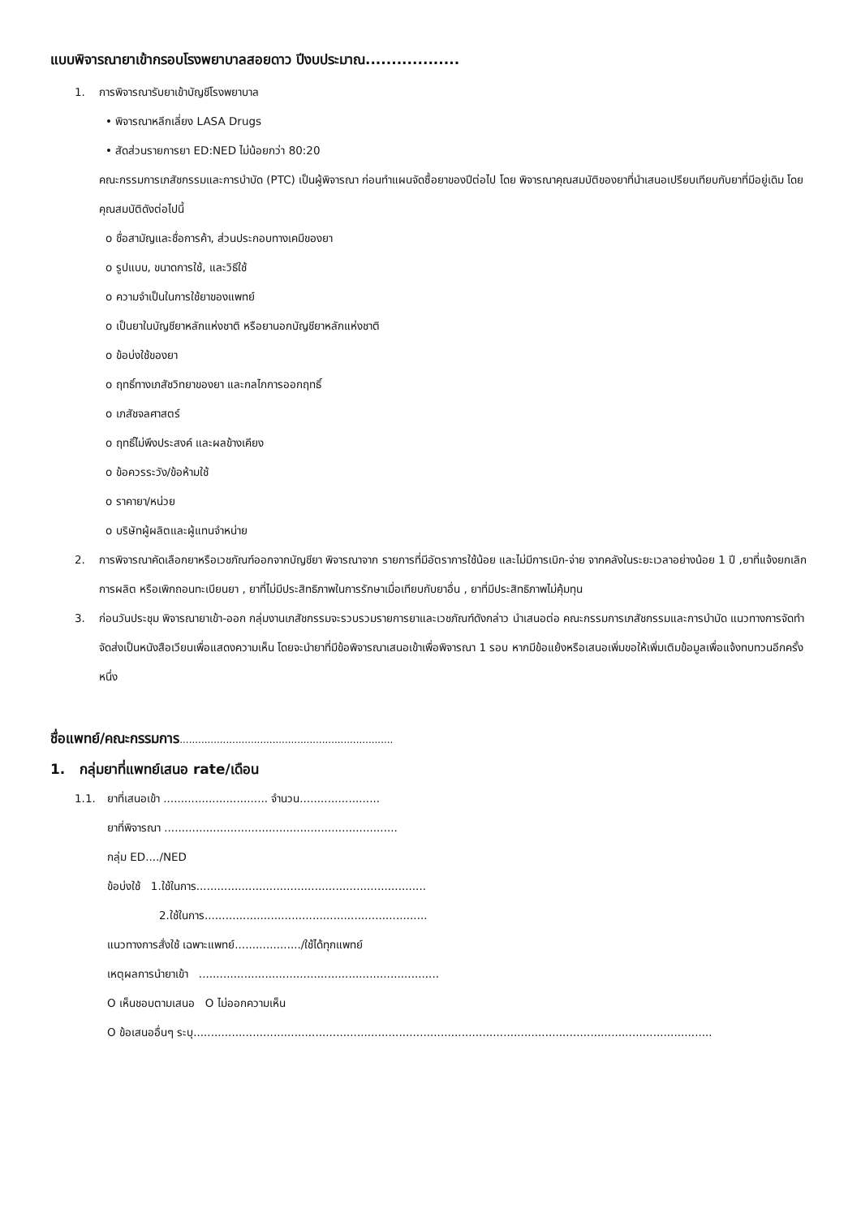แบบพิจารณายาเข้ากรอบโรงพยาบาลสอยดาว ปีงบประมาณ..................
1. การพิจารณารับยาเข้าบัญชีโรงพยาบาล
• พิจารณาหลีกเลี่ยง LASA Drugs
• สัดส่วนรายการยา ED:NED ไม่น้อยกว่า 80:20
คณะกรรมการเภสัชกรรมและการบำบัด (PTC) เป็นผู้พิจารณา ก่อนทำแผนจัดซื้อยาของปีต่อไป โดย พิจารณาคุณสมบัติของยาที่นำเสนอเปรียบเทียบกับยาที่มีอยู่เดิม โดยคุณสมบัติดังต่อไปนี้
o ชื่อสามัญและชื่อการค้า, ส่วนประกอบทางเคมีของยา
o รูปแบบ, ขนาดการใช้, และวิธีใช้
o ความจำเป็นในการใช้ยาของแพทย์
o เป็นยาในบัญชียาหลักแห่งชาติ หรือยานอกบัญชียาหลักแห่งชาติ
o ข้อบ่งใช้ของยา
o ฤทธิ์ทางเภสัชวิทยาของยา และกลไกการออกฤทธิ์
o เภสัชจลศาสตร์
o ฤทธิ์ไม่พึงประสงค์ และผลข้างเคียง
o ข้อควรระวัง/ข้อห้ามใช้
o ราคายา/หน่วย
o บริษัทผู้ผลิตและผู้แทนจำหน่าย
2. การพิจารณาคัดเลือกยาหรือเวชภัณฑ์ออกจากบัญชียา พิจารณาจาก รายการที่มีอัตราการใช้น้อย และไม่มีการเบิก-จ่าย จากคลังในระยะเวลาอย่างน้อย 1 ปี ,ยาที่แจ้งยกเลิกการผลิต หรือเพิกถอนทะเบียนยา , ยาที่ไม่มีประสิทธิภาพในการรักษาเมื่อเทียบกับยาอื่น , ยาที่มีประสิทธิภาพไม่คุ้มทุน
3. ก่อนวันประชุม พิจารณายาเข้า-ออก กลุ่มงานเภสัชกรรมจะรวบรวมรายการยาและเวชภัณฑ์ดังกล่าว นำเสนอต่อ คณะกรรมการเภสัชกรรมและการบำบัด แนวทางการจัดทำ จัดส่งเป็นหนังสือเวียนเพื่อแสดงความเห็น โดยจะนำยาที่มีข้อพิจารณาเสนอเข้าเพื่อพิจารณา 1 รอบ หากมีข้อแย้งหรือเสนอเพิ่มขอให้เพิ่มเติมข้อมูลเพื่อแจ้งทบทวนอีกครั้งหนึ่ง
ชื่อแพทย์/คณะกรรมการ.....................................................................
1. กลุ่มยาที่แพทย์เสนอ rate/เดือน
1.1. ยาที่เสนอเข้า .............................. จำนวน.......................
ยาที่พิจารณา ...................................................................
กลุ่ม ED..../NED
ข้อบ่งใช้ 1.ใช้ในการ..................................................................
2.ใช้ในการ................................................................
แนวทางการสั่งใช้ เฉพาะแพทย์.................../ใช้ได้ทุกแพทย์
เหตุผลการนำยาเข้า .....................................................................
O เห็นชอบตามเสนอ O ไม่ออกความเห็น
O ข้อเสนออื่นๆ ระบุ.....................................................................................................................................................